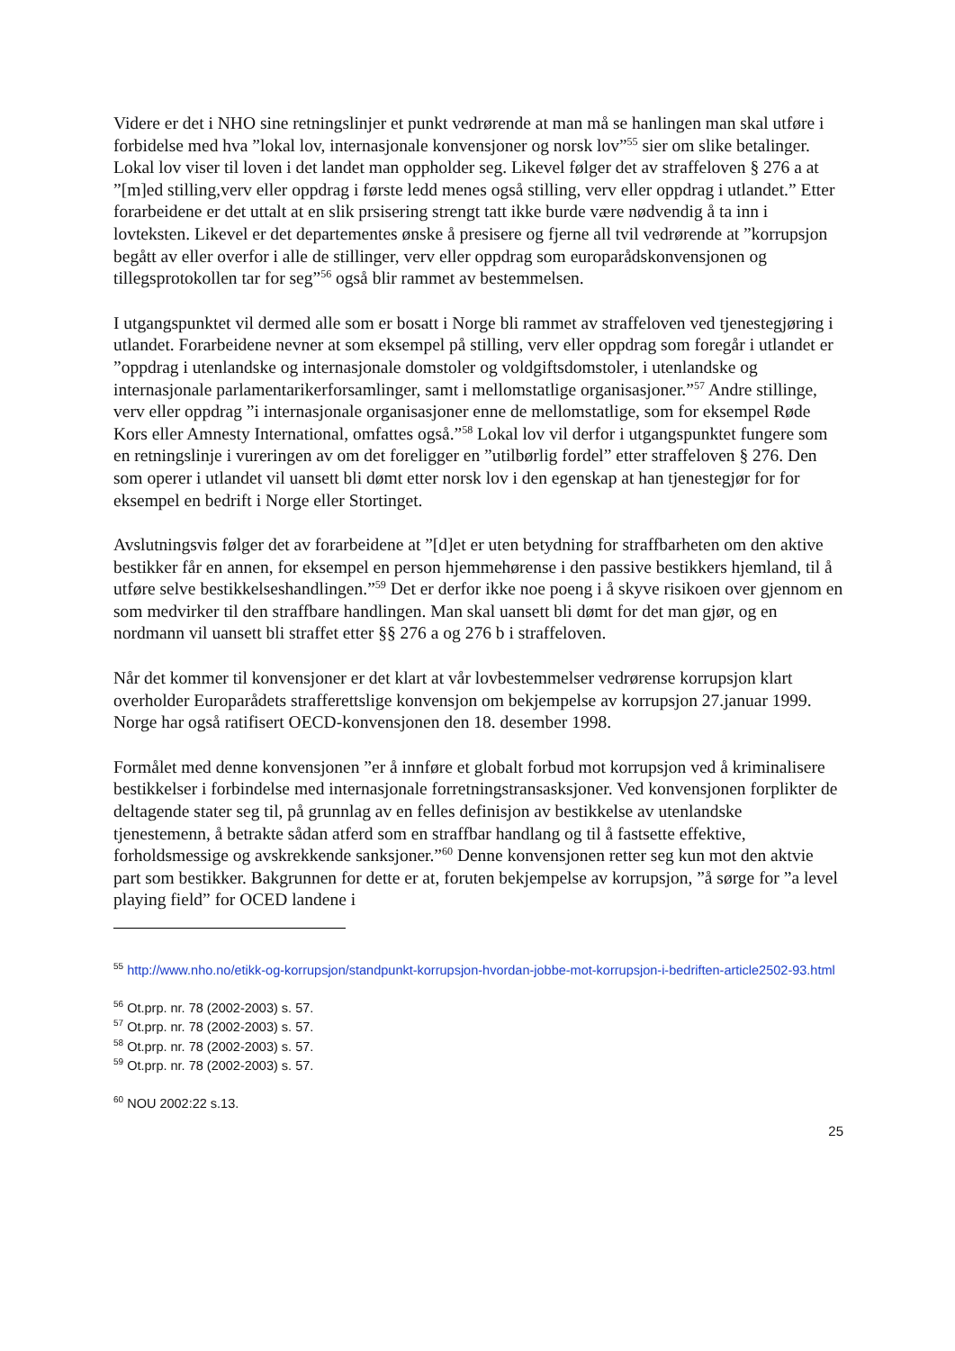Videre er det i NHO sine retningslinjer et punkt vedrørende at man må se hanlingen man skal utføre i forbidelse med hva ”lokal lov, internasjonale konvensjoner og norsk lov”<sup>55</sup> sier om slike betalinger. Lokal lov viser til loven i det landet man oppholder seg. Likevel følger det av straffeloven § 276 a at ”[m]ed stilling,verv eller oppdrag i første ledd menes også stilling, verv eller oppdrag i utlandet.” Etter forarbeidene er det uttalt at en slik prsisering strengt tatt ikke burde være nødvendig å ta inn i lovteksten. Likevel er det departementes ønske å presisere og fjerne all tvil vedrørende at ”korrupsjon begått av eller overfor i alle de stillinger, verv eller oppdrag som europarådskonvensjonen og tillegsprotokollen tar for seg”<sup>56</sup> også blir rammet av bestemmelsen.
I utgangspunktet vil dermed alle som er bosatt i Norge bli rammet av straffeloven ved tjenestegjøring i utlandet. Forarbeidene nevner at som eksempel på stilling, verv eller oppdrag som foregår i utlandet er ”oppdrag i utenlandske og internasjonale domstoler og voldgiftsdomstoler, i utenlandske og internasjonale parlamentarikerforsamlinger, samt i mellomstatlige organisasjoner.”<sup>57</sup> Andre stillinge, verv eller oppdrag ”i internasjonale organisasjoner enne de mellomstatlige, som for eksempel Røde Kors eller Amnesty International, omfattes også.”<sup>58</sup> Lokal lov vil derfor i utgangspunktet fungere som en retningslinje i vureringen av om det foreligger en ”utilbørlig fordel” etter straffeloven § 276. Den som operer i utlandet vil uansett bli dømt etter norsk lov i den egenskap at han tjenestegjør for for eksempel en bedrift i Norge eller Stortinget.
Avslutningsvis følger det av forarbeidene at ”[d]et er uten betydning for straffbarheten om den aktive bestikker får en annen, for eksempel en person hjemmehørense i den passive bestikkers hjemland, til å utføre selve bestikkelseshandlingen.”<sup>59</sup> Det er derfor ikke noe poeng i å skyve risikoen over gjennom en som medvirker til den straffbare handlingen. Man skal uansett bli dømt for det man gjør, og en nordmann vil uansett bli straffet etter §§ 276 a og 276 b i straffeloven.
Når det kommer til konvensjoner er det klart at vår lovbestemmelser vedrørense korrupsjon klart overholder Europarådets strafferettslige konvensjon om bekjempelse av korrupsjon 27.januar 1999. Norge har også ratifisert OECD-konvensjonen den 18. desember 1998.
Formålet med denne konvensjonen ”er å innføre et globalt forbud mot korrupsjon ved å kriminalisere bestikkelser i forbindelse med internasjonale forretningstransasksjoner. Ved konvensjonen forplikter de deltagende stater seg til, på grunnlag av en felles definisjon av bestikkelse av utenlandske tjenestemenn, å betrakte sådan atferd som en straffbar handlang og til å fastsette effektive, forholdsmessige og avskrekkende sanksjoner.”<sup>60</sup> Denne konvensjonen retter seg kun mot den aktvie part som bestikker. Bakgrunnen for dette er at, foruten bekjempelse av korrupsjon, ”å sørge for ”a level playing field” for OCED landene i
<sup>55</sup> http://www.nho.no/etikk-og-korrupsjon/standpunkt-korrupsjon-hvordan-jobbe-mot-korrupsjon-i-bedriften-article2502-93.html
<sup>56</sup> Ot.prp. nr. 78 (2002-2003) s. 57.
<sup>57</sup> Ot.prp. nr. 78 (2002-2003) s. 57.
<sup>58</sup> Ot.prp. nr. 78 (2002-2003) s. 57.
<sup>59</sup> Ot.prp. nr. 78 (2002-2003) s. 57.
<sup>60</sup> NOU 2002:22 s.13.
25